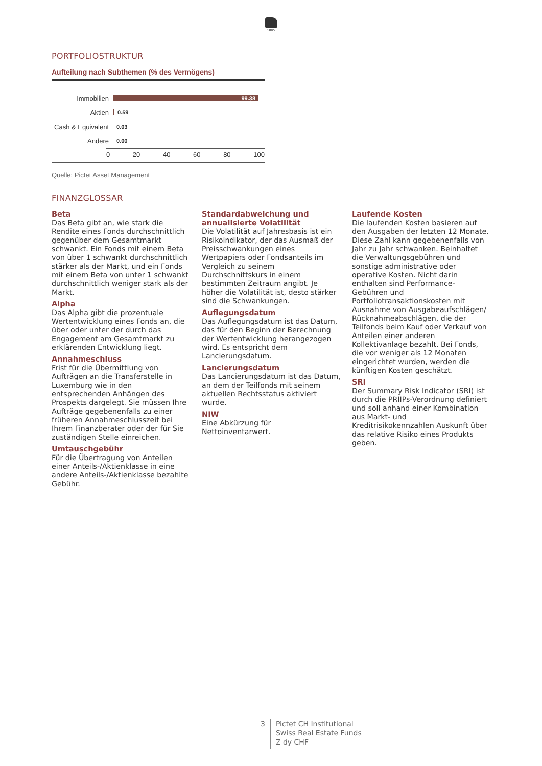1805
PORTFOLIOSTRUKTUR
Aufteilung nach Subthemen (% des Vermögens)
Immobilien
99.38
Aktien
0.59
Cash & Equivalent
0.03
Andere
0.00
0 20 40 60 80 100
Quelle: Pictet Asset Management
FINANZGLOSSAR
Beta
Das Beta gibt an, wie stark die Rendite eines Fonds durchschnittlich gegenüber dem Gesamtmarkt schwankt. Ein Fonds mit einem Beta von über 1 schwankt durchschnittlich stärker als der Markt, und ein Fonds mit einem Beta von unter 1 schwankt durchschnittlich weniger stark als der Markt.
Alpha
Das Alpha gibt die prozentuale Wertentwicklung eines Fonds an, die über oder unter der durch das Engagement am Gesamtmarkt zu erklärenden Entwicklung liegt.
Annahmeschluss
Frist für die Übermittlung von Aufträgen an die Transferstelle in Luxemburg wie in den entsprechenden Anhängen des Prospekts dargelegt. Sie müssen Ihre Aufträge gegebenenfalls zu einer früheren Annahmeschlusszeit bei Ihrem Finanzberater oder der für Sie zuständigen Stelle einreichen.
Umtauschgebühr
Für die Übertragung von Anteilen einer Anteils-/Aktienklasse in eine andere Anteils-/Aktienklasse bezahlte Gebühr.
Standardabweichung und annualisierte Volatilität
Die Volatilität auf Jahresbasis ist ein Risikoindikator, der das Ausmaß der Preisschwankungen eines Wertpapiers oder Fondsanteils im Vergleich zu seinem Durchschnittskurs in einem bestimmten Zeitraum angibt. Je höher die Volatilität ist, desto stärker sind die Schwankungen.
Auflegungsdatum
Das Auflegungsdatum ist das Datum, das für den Beginn der Berechnung der Wertentwicklung herangezogen wird. Es entspricht dem Lancierungsdatum.
Lancierungsdatum
Das Lancierungsdatum ist das Datum, an dem der Teilfonds mit seinem aktuellen Rechtsstatus aktiviert wurde.
NIW
Eine Abkürzung für Nettoinventarwert.
Laufende Kosten
Die laufenden Kosten basieren auf den Ausgaben der letzten 12 Monate. Diese Zahl kann gegebenenfalls von Jahr zu Jahr schwanken. Beinhaltet die Verwaltungsgebühren und sonstige administrative oder operative Kosten. Nicht darin enthalten sind Performance-Gebühren und Portfoliotransaktionskosten mit Ausnahme von Ausgabeaufschlägen/ Rücknahmeabschlägen, die der Teilfonds beim Kauf oder Verkauf von Anteilen einer anderen Kollektivanlage bezahlt. Bei Fonds, die vor weniger als 12 Monaten eingerichtet wurden, werden die künftigen Kosten geschätzt.
SRI
Der Summary Risk Indicator (SRI) ist durch die PRIIPs-Verordnung definiert und soll anhand einer Kombination aus Markt- und Kreditrisikokennzahlen Auskunft über das relative Risiko eines Produkts geben.
3
Pictet CH Institutional
Swiss Real Estate Funds
Z dy CHF